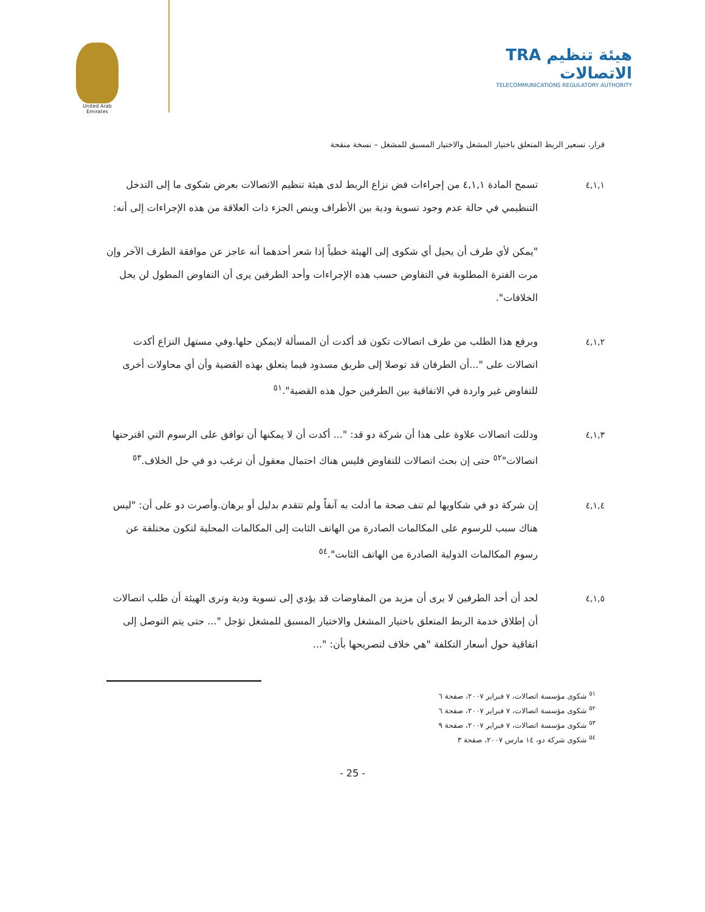United Arab Emirates
TRA هيئة تنظيم الاتصالات
TELECOMMUNICATIONS REGULATORY AUTHORITY
قرار، تسعير الربط المتعلق باختيار المشغل والاختيار المسبق للمشغل – نسخة منقحة
٤,١,١ تسمح المادة ٤,١,١ من إجراءات فض نزاع الربط لدى هيئة تنظيم الاتصالات بعرض شكوى ما إلى التدخل التنظيمي في حالة عدم وجود تسوية ودية بين الأطراف وينص الجزء ذات العلاقة من هذه الإجراءات إلى أنه:
"يمكن لأي طرف أن يحيل أي شكوى إلى الهيئة خطياً إذا شعر أحدهما أنه عاجز عن موافقة الطرف الآخر وإن مرت الفترة المطلوبة في التفاوض حسب هذه الإجراءات وأحد الطرفين يرى أن التفاوض المطول لن يحل الخلافات".
٤,١,٢ وبرفع هذا الطلب من طرف اتصالات تكون قد أكدت أن المسألة لايمكن حلها.وفي مستهل النزاع أكدت اتصالات على "...أن الطرفان قد توصلا إلى طريق مسدود فيما يتعلق بهذه القضية وأن أي محاولات أخرى للتفاوض غير واردة في الاتفاقية بين الطرفين حول هذه القضية".<sup>٥١</sup>
٤,١,٣ ودللت اتصالات علاوة على هذا أن شركة دو قد: "... أكدت أن لا يمكنها أن توافق على الرسوم التي اقترحتها اتصالات"<sup>٥٢</sup> حتى إن بحث اتصالات للتفاوض فليس هناك احتمال معقول أن ترغب دو في حل الخلاف.<sup>٥٣</sup>
٤,١,٤ إن شركة دو في شكاويها لم تنف صحة ما أدلت به آنفاً ولم تتقدم بدليل أو برهان.وأصرت دو على أن: "ليس هناك سبب للرسوم على المكالمات الصادرة من الهاتف الثابت إلى المكالمات المحلية لتكون مختلفة عن رسوم المكالمات الدولية الصادرة من الهاتف الثابت".<sup>٥٤</sup>
٤,١,٥ لحد أن أحد الطرفين لا يرى أن مزيد من المفاوضات قد يؤدي إلى تسوية ودية وترى الهيئة أن طلب اتصالات أن إطلاق خدمة الربط المتعلق باختيار المشغل والاختيار المسبق للمشغل تؤجل "... حتى يتم التوصل إلى اتفاقية حول أسعار التكلفة "هي خلاف لتصريحها بأن: "...
<sup>٥١</sup> شكوى مؤسسة اتصالات، ٧ فبراير ٢٠٠٧، صفحة ٦
<sup>٥٢</sup> شكوى مؤسسة اتصالات، ٧ فبراير ٢٠٠٧، صفحة ٦
<sup>٥٣</sup> شكوى مؤسسة اتصالات، ٧ فبراير ٢٠٠٧، صفحة ٩
<sup>٥٤</sup> شكوى شركة دو، ١٤ مارس ٢٠٠٧، صفحة ٣
- 25 -